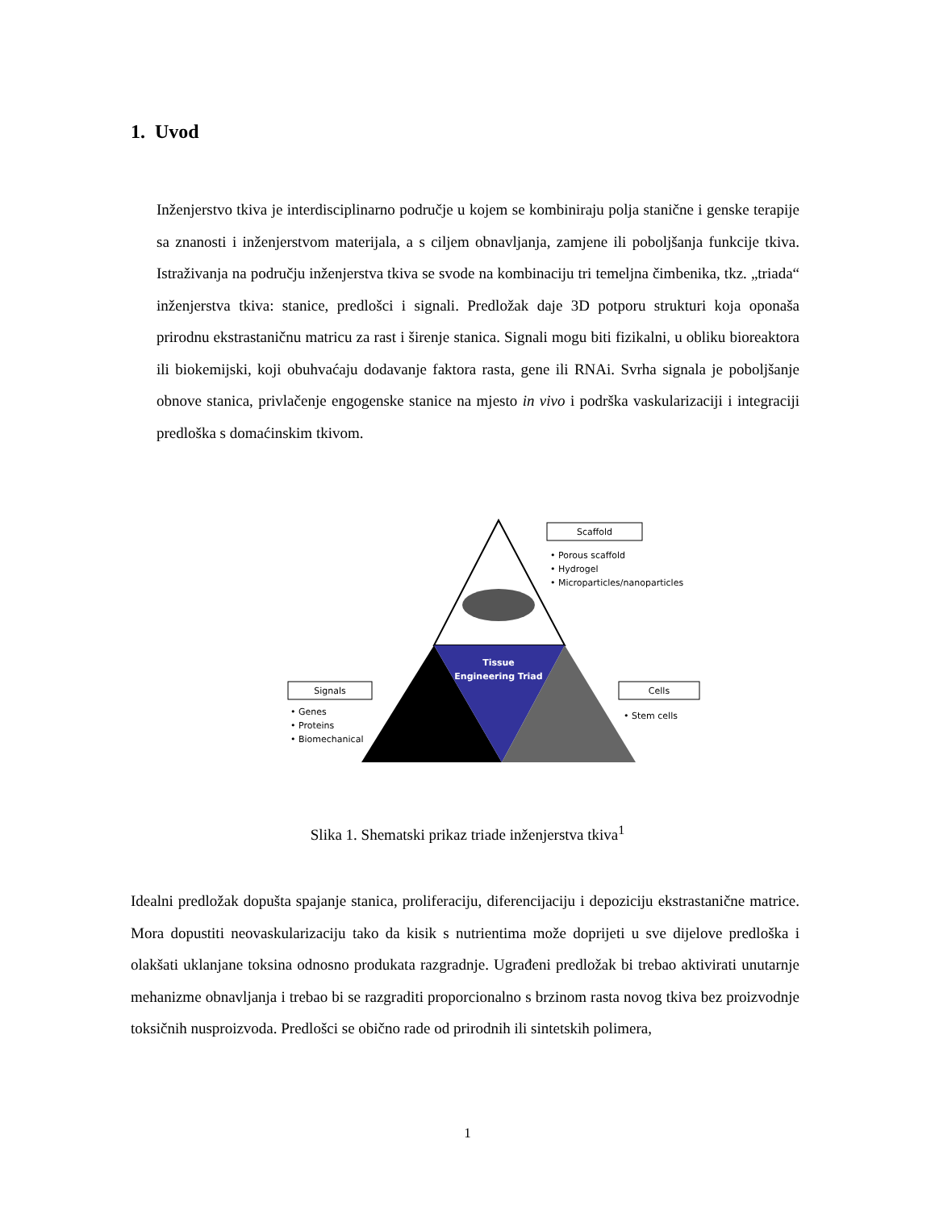1. Uvod
Inženjerstvo tkiva je interdisciplinarno područje u kojem se kombiniraju polja stanične i genske terapije sa znanosti i inženjerstvom materijala, a s ciljem obnavljanja, zamjene ili poboljšanja funkcije tkiva. Istraživanja na području inženjerstva tkiva se svode na kombinaciju tri temeljna čimbenika, tkz. „triada“ inženjerstva tkiva: stanice, predlošci i signali. Predložak daje 3D potporu strukturi koja oponaša prirodnu ekstrastaničnu matricu za rast i širenje stanica. Signali mogu biti fizikalni, u obliku bioreaktora ili biokemijski, koji obuhvaćaju dodavanje faktora rasta, gene ili RNAi. Svrha signala je poboljšanje obnove stanica, privlačenje engogenske stanice na mjesto in vivo i podrška vaskularizaciji i integraciji predloška s domaćinskim tkivom.
Tissue
Engineering Triad
Scaffold
• Porous scaffold
• Hydrogel
• Microparticles/nanoparticles
Signals
• Genes
• Proteins
• Biomechanical
Cells
• Stem cells
Slika 1. Shematski prikaz triade inženjerstva tkiva<sup>1</sup>
Idealni predložak dopušta spajanje stanica, proliferaciju, diferencijaciju i depoziciju ekstrastanične matrice. Mora dopustiti neovaskularizaciju tako da kisik s nutrientima može doprijeti u sve dijelove predloška i olakšati uklanjane toksina odnosno produkata razgradnje. Ugrađeni predložak bi trebao aktivirati unutarnje mehanizme obnavljanja i trebao bi se razgraditi proporcionalno s brzinom rasta novog tkiva bez proizvodnje toksičnih nusproizvoda. Predlošci se obično rade od prirodnih ili sintetskih polimera,
1